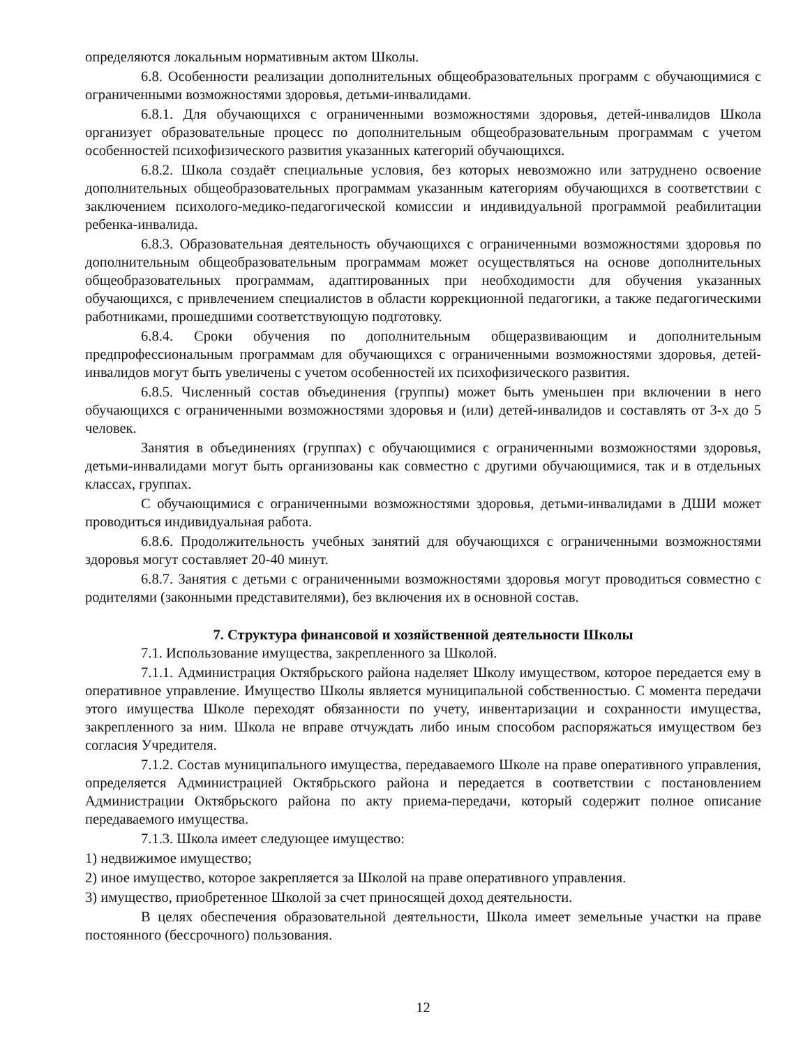определяются локальным нормативным актом Школы.
6.8. Особенности реализации дополнительных общеобразовательных программ с обучающимися с ограниченными возможностями здоровья, детьми-инвалидами.
6.8.1. Для обучающихся с ограниченными возможностями здоровья, детей-инвалидов Школа организует образовательные процесс по дополнительным общеобразовательным программам с учетом особенностей психофизического развития указанных категорий обучающихся.
6.8.2. Школа создаёт специальные условия, без которых невозможно или затруднено освоение дополнительных общеобразовательных программам указанным категориям обучающихся в соответствии с заключением психолого-медико-педагогической комиссии и индивидуальной программой реабилитации ребенка-инвалида.
6.8.3. Образовательная деятельность обучающихся с ограниченными возможностями здоровья по дополнительным общеобразовательным программам может осуществляться на основе дополнительных общеобразовательных программам, адаптированных при необходимости для обучения указанных обучающихся, с привлечением специалистов в области коррекционной педагогики, а также педагогическими работниками, прошедшими соответствующую подготовку.
6.8.4. Сроки обучения по дополнительным общеразвивающим и дополнительным предпрофессиональным программам для обучающихся с ограниченными возможностями здоровья, детей-инвалидов могут быть увеличены с учетом особенностей их психофизического развития.
6.8.5. Численный состав объединения (группы) может быть уменьшен при включении в него обучающихся с ограниченными возможностями здоровья и (или) детей-инвалидов и составлять от 3-х до 5 человек.
Занятия в объединениях (группах) с обучающимися с ограниченными возможностями здоровья, детьми-инвалидами могут быть организованы как совместно с другими обучающимися, так и в отдельных классах, группах.
С обучающимися с ограниченными возможностями здоровья, детьми-инвалидами в ДШИ может проводиться индивидуальная работа.
6.8.6. Продолжительность учебных занятий для обучающихся с ограниченными возможностями здоровья могут составляет 20-40 минут.
6.8.7. Занятия с детьми с ограниченными возможностями здоровья могут проводиться совместно с родителями (законными представителями), без включения их в основной состав.
7. Структура финансовой и хозяйственной деятельности Школы
7.1. Использование имущества, закрепленного за Школой.
7.1.1. Администрация Октябрьского района наделяет Школу имуществом, которое передается ему в оперативное управление. Имущество Школы является муниципальной собственностью. С момента передачи этого имущества Школе переходят обязанности по учету, инвентаризации и сохранности имущества, закрепленного за ним. Школа не вправе отчуждать либо иным способом распоряжаться имуществом без согласия Учредителя.
7.1.2. Состав муниципального имущества, передаваемого Школе на праве оперативного управления, определяется Администрацией Октябрьского района и передается в соответствии с постановлением Администрации Октябрьского района по акту приема-передачи, который содержит полное описание передаваемого имущества.
7.1.3. Школа имеет следующее имущество:
1) недвижимое имущество;
2) иное имущество, которое закрепляется за Школой на праве оперативного управления.
3) имущество, приобретенное Школой за счет приносящей доход деятельности.
В целях обеспечения образовательной деятельности, Школа имеет земельные участки на праве постоянного (бессрочного) пользования.
12